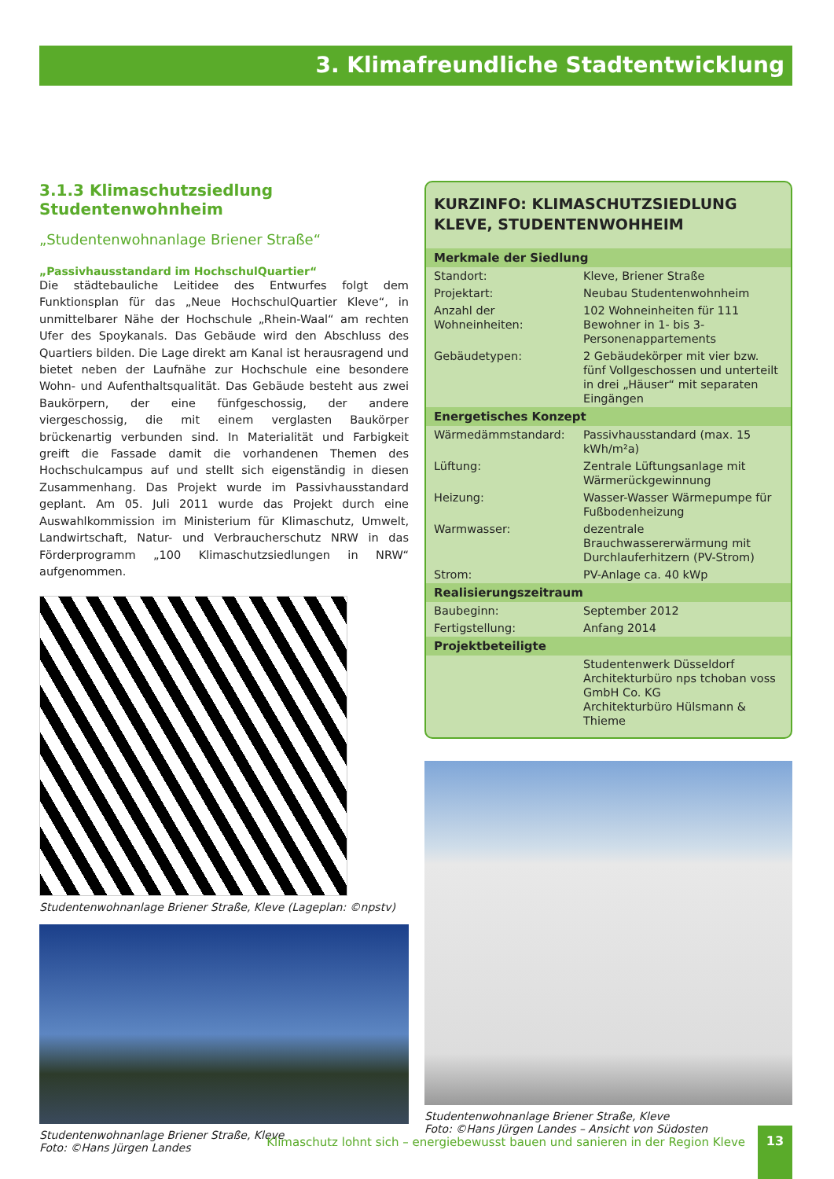3. Klimafreundliche Stadtentwicklung
3.1.3 Klimaschutzsiedlung Studentenwohnheim
„Studentenwohnanlage Briener Straße“
„Passivhausstandard im HochschulQuartier“
Die städtebauliche Leitidee des Entwurfes folgt dem Funktionsplan für das „Neue HochschulQuartier Kleve“, in unmittelbarer Nähe der Hochschule „Rhein-Waal“ am rechten Ufer des Spoykanals. Das Gebäude wird den Abschluss des Quartiers bilden. Die Lage direkt am Kanal ist herausragend und bietet neben der Laufnähe zur Hochschule eine besondere Wohn- und Aufenthaltsqualität. Das Gebäude besteht aus zwei Baukörpern, der eine fünfgeschossig, der andere viergeschossig, die mit einem verglasten Baukörper brückenartig verbunden sind. In Materialität und Farbigkeit greift die Fassade damit die vorhandenen Themen des Hochschulcampus auf und stellt sich eigenständig in diesen Zusammenhang. Das Projekt wurde im Passivhausstandard geplant. Am 05. Juli 2011 wurde das Projekt durch eine Auswahlkommission im Ministerium für Klimaschutz, Umwelt, Landwirtschaft, Natur- und Verbraucherschutz NRW in das Förderprogramm „100 Klimaschutzsiedlungen in NRW“ aufgenommen.
Studentenwohnanlage Briener Straße, Kleve (Lageplan: ©npstv)
Studentenwohnanlage Briener Straße, Kleve
Foto: ©Hans Jürgen Landes
KURZINFO: KLIMASCHUTZSIEDLUNG
KLEVE, STUDENTENWOHHEIM
| Merkmale der Siedlung | |
| --- | --- |
| Standort: | Kleve, Briener Straße |
| Projektart: | Neubau Studentenwohnheim |
| Anzahl der Wohneinheiten: | 102 Wohneinheiten für 111 Bewohner in 1- bis 3-Personenappartements |
| Gebäudetypen: | 2 Gebäudekörper mit vier bzw. fünf Vollgeschossen und unterteilt in drei „Häuser“ mit separaten Eingängen |
| Energetisches Konzept | |
| Wärmedämmstandard: | Passivhausstandard (max. 15 kWh/m²a) |
| Lüftung: | Zentrale Lüftungsanlage mit Wärmerückgewinnung |
| Heizung: | Wasser-Wasser Wärmepumpe für Fußbodenheizung |
| Warmwasser: | dezentrale Brauchwassererwärmung mit Durchlauferhitzern (PV-Strom) |
| Strom: | PV-Anlage ca. 40 kWp |
| Realisierungszeitraum | |
| Baubeginn: | September 2012 |
| Fertigstellung: | Anfang 2014 |
| Projektbeteiligte | |
| | Studentenwerk Düsseldorf Architekturbüro nps tchoban voss GmbH Co. KG Architekturbüro Hülsmann & Thieme |
Studentenwohnanlage Briener Straße, Kleve
Foto: ©Hans Jürgen Landes – Ansicht von Südosten
Klimaschutz lohnt sich – energiebewusst bauen und sanieren in der Region Kleve 13